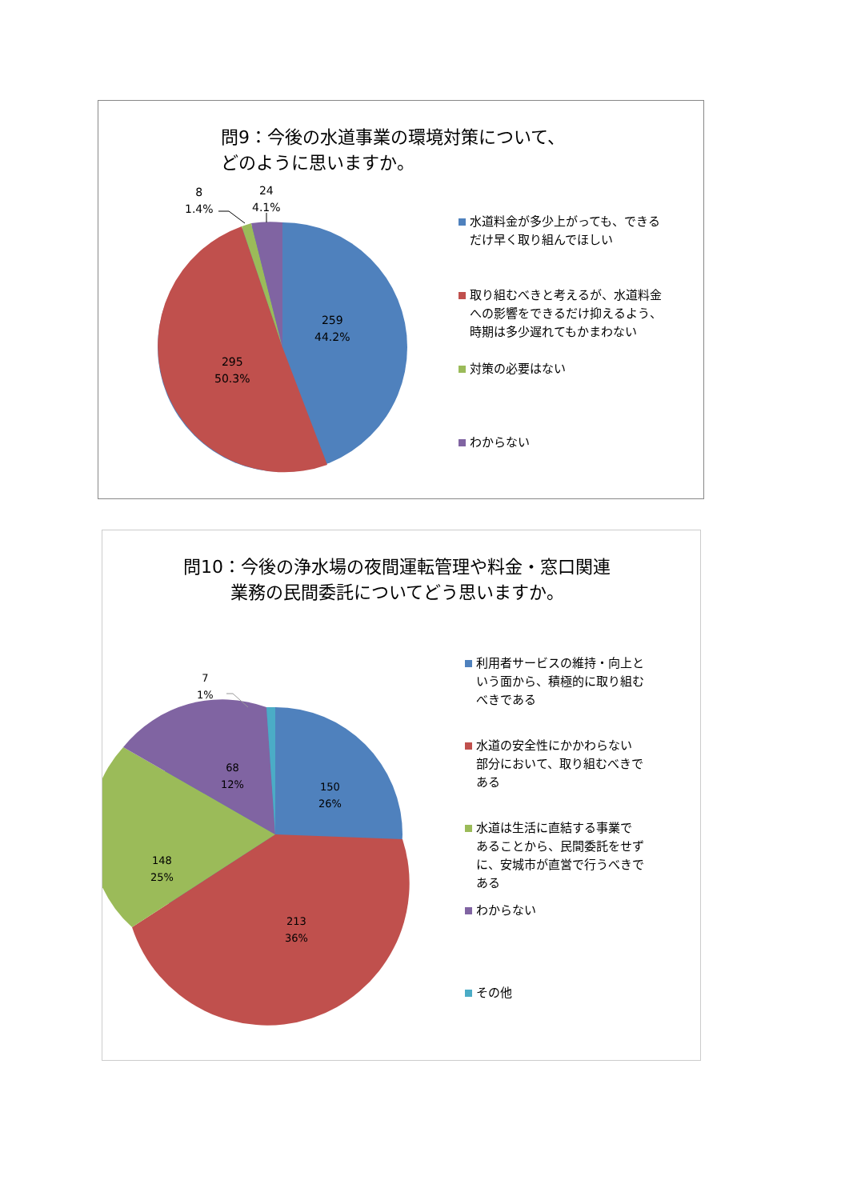問9：今後の水道事業の環境対策について、
どのように思いますか。
8
1.4%
24
4.1%
259
44.2%
295
50.3%
水道料金が多少上がっても、できる
だけ早く取り組んでほしい
取り組むべきと考えるが、水道料金
への影響をできるだけ抑えるよう、
時期は多少遅れてもかまわない
対策の必要はない
わからない
問10：今後の浄水場の夜間運転管理や料金・窓口関連
業務の民間委託についてどう思いますか。
7
1%
68
12%
150
26%
148
25%
213
36%
利用者サービスの維持・向上と
いう面から、積極的に取り組む
べきである
水道の安全性にかかわらない
部分において、取り組むべきで
ある
水道は生活に直結する事業で
あることから、民間委託をせず
に、安城市が直営で行うべきで
ある
わからない
その他